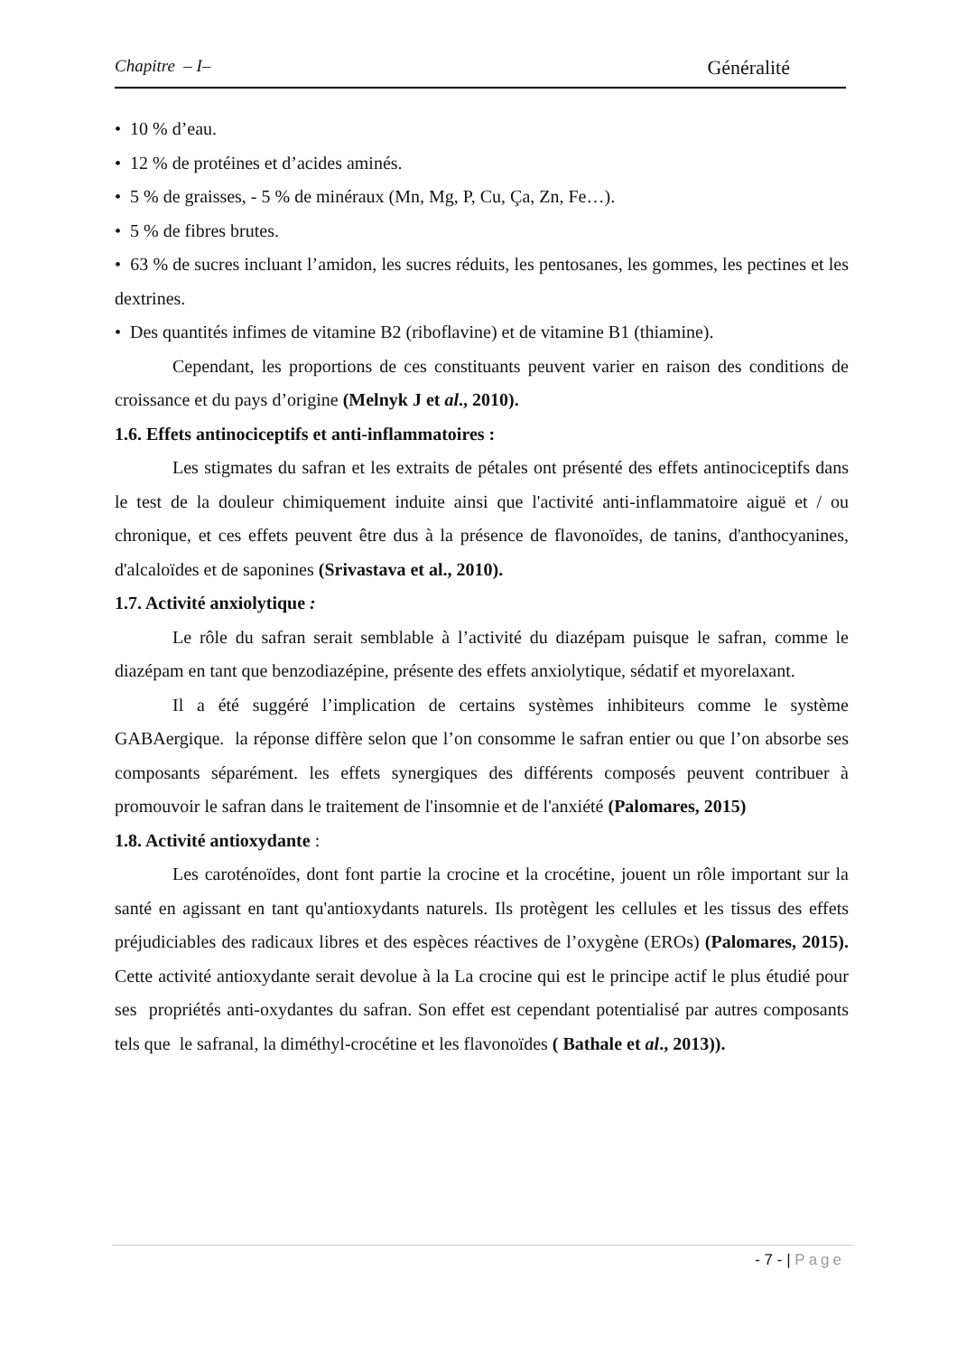Chapitre – I– Généralité
• 10 % d’eau.
• 12 % de protéines et d’acides aminés.
• 5 % de graisses, - 5 % de minéraux (Mn, Mg, P, Cu, Ça, Zn, Fe…).
• 5 % de fibres brutes.
• 63 % de sucres incluant l’amidon, les sucres réduits, les pentosanes, les gommes, les pectines et les dextrines.
• Des quantités infimes de vitamine B2 (riboflavine) et de vitamine B1 (thiamine).
Cependant, les proportions de ces constituants peuvent varier en raison des conditions de croissance et du pays d’origine (Melnyk J et al., 2010).
1.6. Effets antinociceptifs et anti-inflammatoires :
Les stigmates du safran et les extraits de pétales ont présenté des effets antinociceptifs dans le test de la douleur chimiquement induite ainsi que l'activité anti-inflammatoire aiguë et / ou chronique, et ces effets peuvent être dus à la présence de flavonoïdes, de tanins, d'anthocyanines, d'alcaloïdes et de saponines (Srivastava et al., 2010).
1.7. Activité anxiolytique :
Le rôle du safran serait semblable à l’activité du diazépam puisque le safran, comme le diazépam en tant que benzodiazépine, présente des effets anxiolytique, sédatif et myorelaxant.
Il a été suggéré l’implication de certains systèmes inhibiteurs comme le système GABAergique. la réponse diffère selon que l’on consomme le safran entier ou que l’on absorbe ses composants séparément. les effets synergiques des différents composés peuvent contribuer à promouvoir le safran dans le traitement de l'insomnie et de l'anxiété (Palomares, 2015)
1.8. Activité antioxydante :
Les caroténoïdes, dont font partie la crocine et la crocétine, jouent un rôle important sur la santé en agissant en tant qu'antioxydants naturels. Ils protègent les cellules et les tissus des effets préjudiciables des radicaux libres et des espèces réactives de l’oxygène (EROs) (Palomares, 2015). Cette activité antioxydante serait devolue à la La crocine qui est le principe actif le plus étudié pour ses propriétés anti-oxydantes du safran. Son effet est cependant potentialisé par autres composants tels que le safranal, la diméthyl-crocétine et les flavonoïdes ( Bathale et al., 2013)).
- 7 - | Page